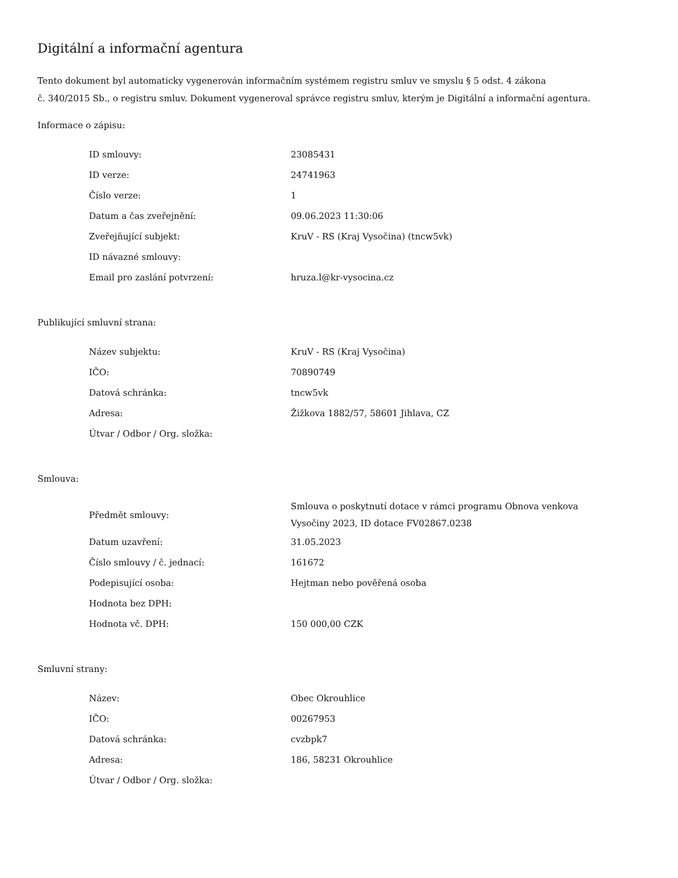Digitální a informační agentura
Tento dokument byl automaticky vygenerován informačním systémem registru smluv ve smyslu § 5 odst. 4 zákona
č. 340/2015 Sb., o registru smluv. Dokument vygeneroval správce registru smluv, kterým je Digitální a informační agentura.
Informace o zápisu:
| ID smlouvy: | 23085431 |
| ID verze: | 24741963 |
| Číslo verze: | 1 |
| Datum a čas zveřejnění: | 09.06.2023 11:30:06 |
| Zveřejňující subjekt: | KruV - RS (Kraj Vysočina) (tncw5vk) |
| ID návazné smlouvy: | |
| Email pro zaslání potvrzení: | hruza.l@kr-vysocina.cz |
Publikující smluvní strana:
| Název subjektu: | KruV - RS (Kraj Vysočina) |
| IČO: | 70890749 |
| Datová schránka: | tncw5vk |
| Adresa: | Žižkova 1882/57, 58601 Jihlava, CZ |
| Útvar / Odbor / Org. složka: | |
Smlouva:
| Předmět smlouvy: | Smlouva o poskytnutí dotace v rámci programu Obnova venkova Vysočiny 2023, ID dotace FV02867.0238 |
| Datum uzavření: | 31.05.2023 |
| Číslo smlouvy / č. jednací: | 161672 |
| Podepisující osoba: | Hejtman nebo pověřená osoba |
| Hodnota bez DPH: | |
| Hodnota vč. DPH: | 150 000,00 CZK |
Smluvní strany:
| Název: | Obec Okrouhlice |
| IČO: | 00267953 |
| Datová schránka: | cvzbpk7 |
| Adresa: | 186, 58231 Okrouhlice |
| Útvar / Odbor / Org. složka: | |